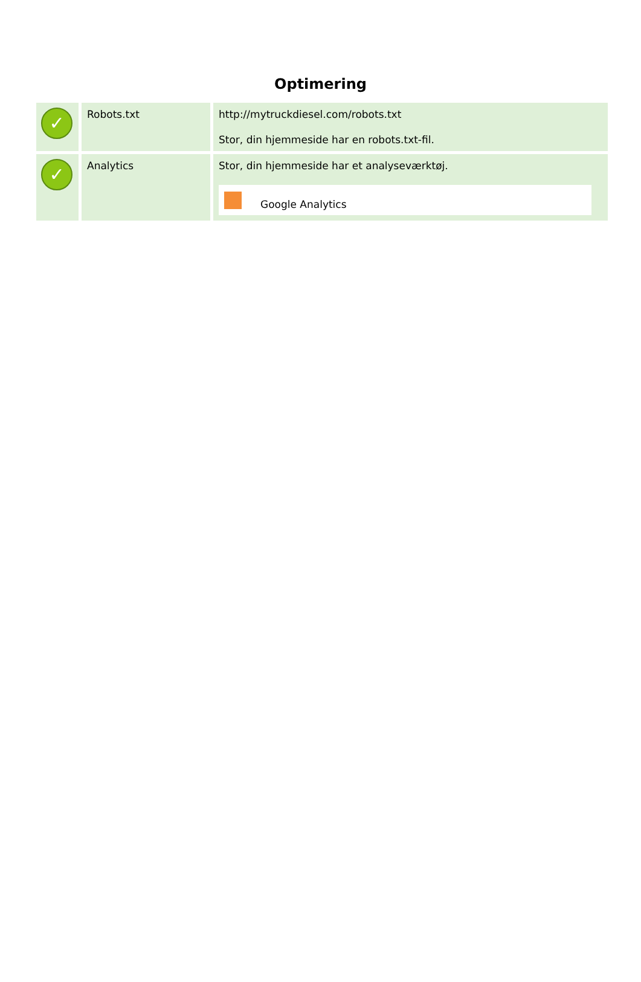Optimering
| ✓ | Robots.txt | http://mytruckdiesel.com/robots.txt Stor, din hjemmeside har en robots.txt-fil. |
| ✓ | Analytics | Stor, din hjemmeside har et analyseværktøj. Google Analytics |